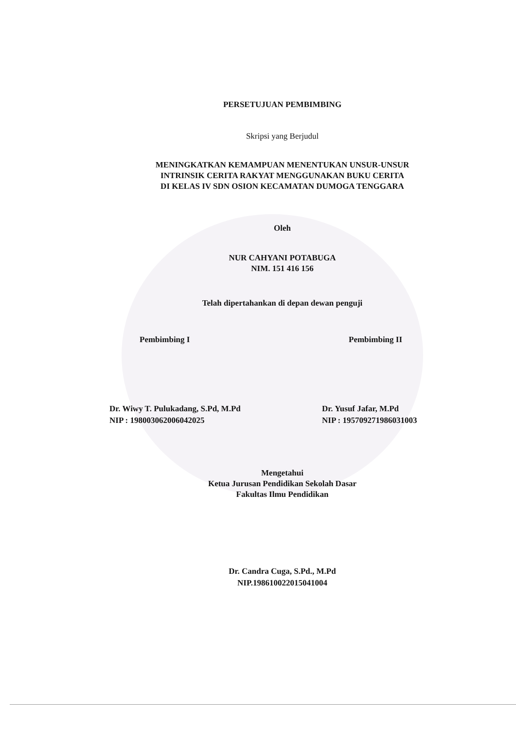PERSETUJUAN PEMBIMBING
Skripsi yang Berjudul
MENINGKATKAN KEMAMPUAN MENENTUKAN UNSUR-UNSUR
INTRINSIK CERITA RAKYAT MENGGUNAKAN BUKU CERITA
DI KELAS IV SDN OSION KECAMATAN DUMOGA TENGGARA
Oleh
NUR CAHYANI POTABUGA
NIM. 151 416 156
Telah dipertahankan di depan dewan penguji
Pembimbing I Pembimbing II
Dr. Wiwy T. Pulukadang, S.Pd, M.Pd
NIP : 198003062006042025
Dr. Yusuf Jafar, M.Pd
NIP : 195709271986031003
Mengetahui
Ketua Jurusan Pendidikan Sekolah Dasar
Fakultas Ilmu Pendidikan
Dr. Candra Cuga, S.Pd., M.Pd
NIP.198610022015041004